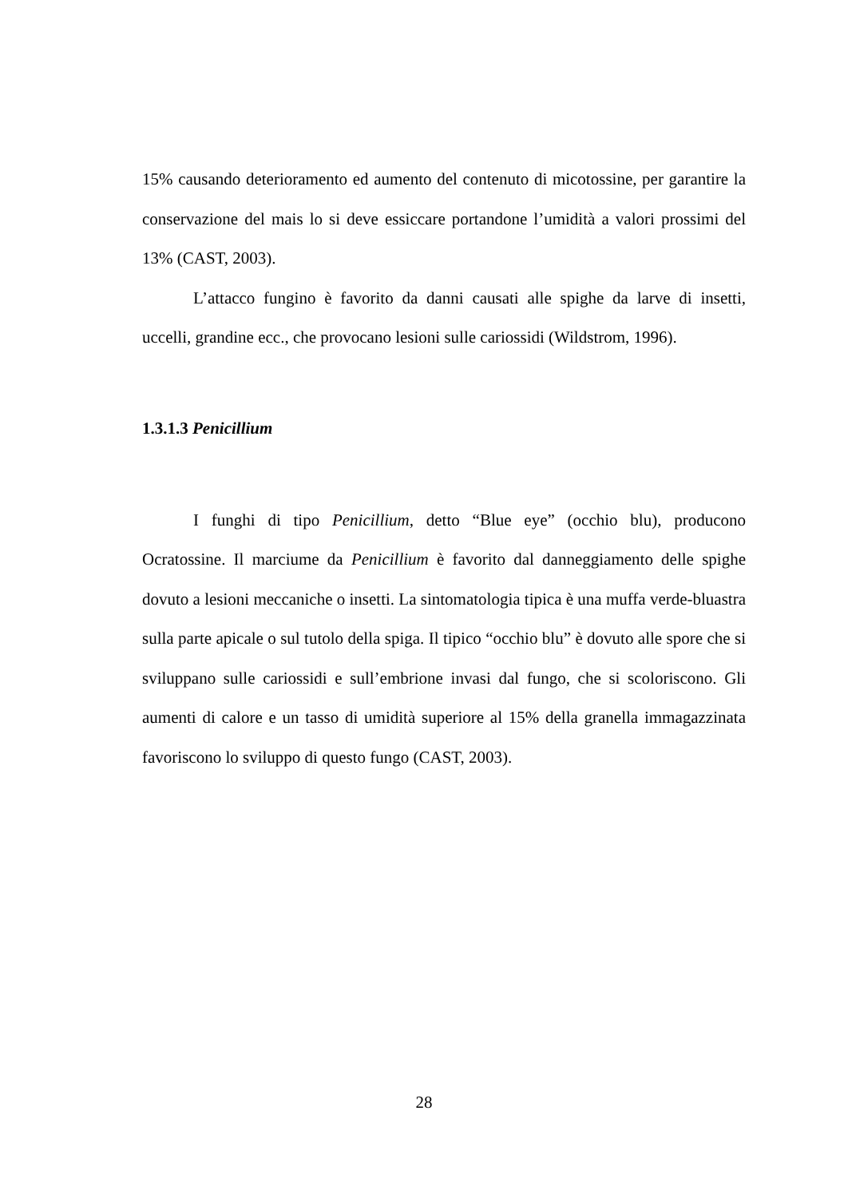15% causando deterioramento ed aumento del contenuto di micotossine, per garantire la conservazione del mais lo si deve essiccare portandone l’umidità a valori prossimi del 13% (CAST, 2003).
L’attacco fungino è favorito da danni causati alle spighe da larve di insetti, uccelli, grandine ecc., che provocano lesioni sulle cariossidi (Wildstrom, 1996).
1.3.1.3 Penicillium
I funghi di tipo Penicillium, detto “Blue eye” (occhio blu), producono Ocratossine. Il marciume da Penicillium è favorito dal danneggiamento delle spighe dovuto a lesioni meccaniche o insetti. La sintomatologia tipica è una muffa verde-bluastra sulla parte apicale o sul tutolo della spiga. Il tipico “occhio blu” è dovuto alle spore che si sviluppano sulle cariossidi e sull’embrione invasi dal fungo, che si scoloriscono. Gli aumenti di calore e un tasso di umidità superiore al 15% della granella immagazzinata favoriscono lo sviluppo di questo fungo (CAST, 2003).
28